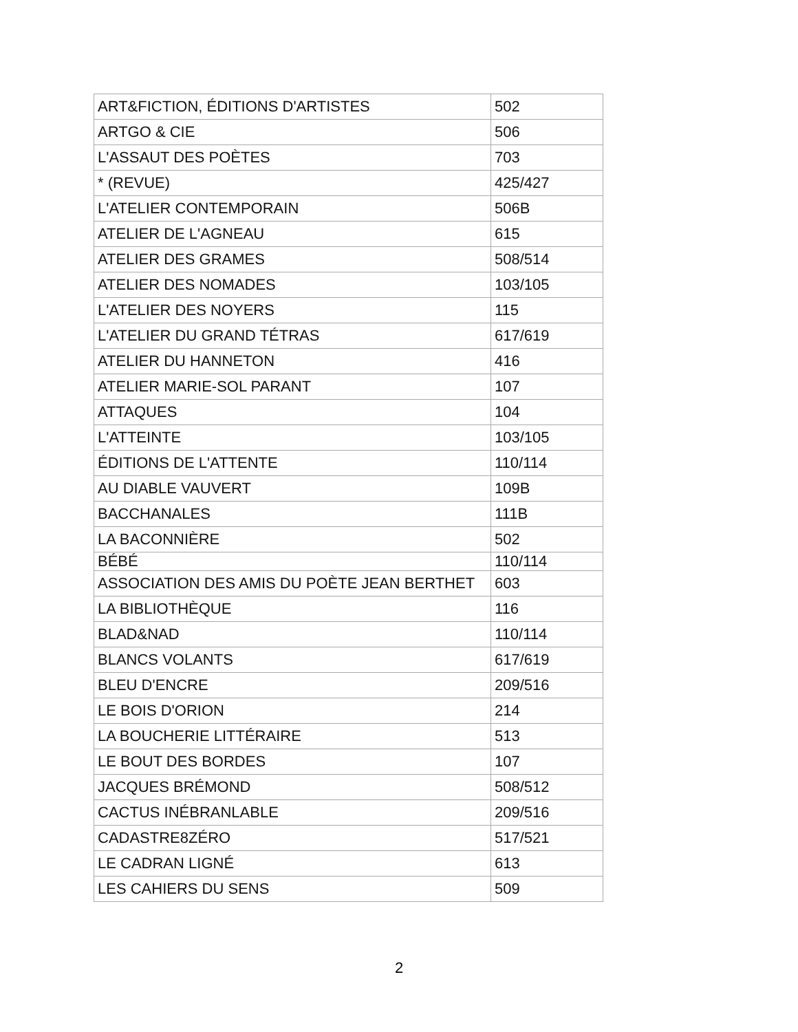| ART&FICTION, ÉDITIONS D'ARTISTES | 502 |
| ARTGO & CIE | 506 |
| L'ASSAUT DES POÈTES | 703 |
| * (REVUE) | 425/427 |
| L'ATELIER CONTEMPORAIN | 506B |
| ATELIER DE L'AGNEAU | 615 |
| ATELIER DES GRAMES | 508/514 |
| ATELIER DES NOMADES | 103/105 |
| L'ATELIER DES NOYERS | 115 |
| L'ATELIER DU GRAND TÉTRAS | 617/619 |
| ATELIER DU HANNETON | 416 |
| ATELIER MARIE-SOL PARANT | 107 |
| ATTAQUES | 104 |
| L'ATTEINTE | 103/105 |
| ÉDITIONS DE L'ATTENTE | 110/114 |
| AU DIABLE VAUVERT | 109B |
| BACCHANALES | 111B |
| LA BACONNIÈRE | 502 |
| BÉBÉ | 110/114 |
| ASSOCIATION DES AMIS DU POÈTE JEAN BERTHET | 603 |
| LA BIBLIOTHÈQUE | 116 |
| BLAD&NAD | 110/114 |
| BLANCS VOLANTS | 617/619 |
| BLEU D'ENCRE | 209/516 |
| LE BOIS D'ORION | 214 |
| LA BOUCHERIE LITTÉRAIRE | 513 |
| LE BOUT DES BORDES | 107 |
| JACQUES BRÉMOND | 508/512 |
| CACTUS INÉBRANLABLE | 209/516 |
| CADASTRE8ZÉRO | 517/521 |
| LE CADRAN LIGNÉ | 613 |
| LES CAHIERS DU SENS | 509 |
2